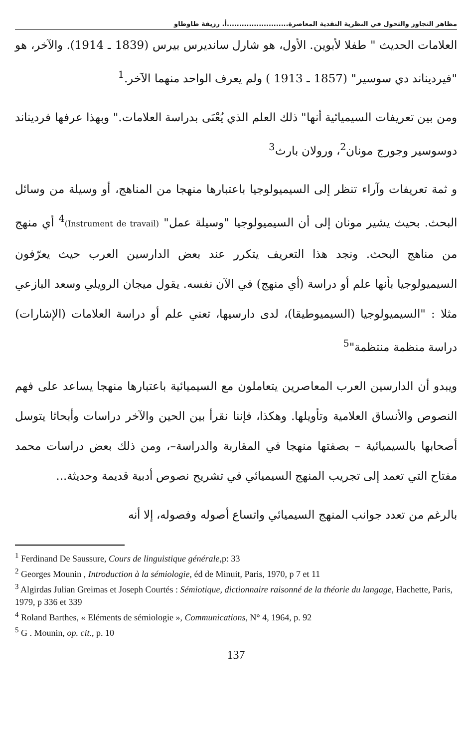مظاهر التجاوز والتحول في النظرية النقدية المعاصرة.........................أ. رزيقة طاوطاو
العلامات الحديث " طفلا لأبوين. الأول، هو شارل سانديرس بيرس (1839 ـ 1914). والآخر، هو "فيرديناند دي سوسير" (1857 ـ 1913 ) ولم يعرف الواحد منهما الآخر.<sup>1</sup>
ومن بين تعريفات السيميائية أنها" ذلك العلم الذي يُعْنَى بدراسة العلامات." وبهذا عرفها فرديناند دوسوسير وجورج مونان<sup>2</sup>، ورولان بارث<sup>3</sup>
و ثمة تعريفات وآراء تنظر إلى السيميولوجيا باعتبارها منهجا من المناهج، أو وسيلة من وسائل البحث. بحيث يشير مونان إلى أن السيميولوجيا "وسيلة عمل" (Instrument de travail)<sup>4</sup> أي منهج من مناهج البحث. ونجد هذا التعريف يتكرر عند بعض الدارسين العرب حيث يعرّفون السيميولوجيا بأنها علم أو دراسة (أي منهج) في الآن نفسه. يقول ميجان الرويلي وسعد البازعي مثلا : "السيميولوجيا (السيميوطيقا)، لدى دارسيها، تعني علم أو دراسة العلامات (الإشارات) دراسة منظمة منتظمة"<sup>5</sup>
ويبدو أن الدارسين العرب المعاصرين يتعاملون مع السيميائية باعتبارها منهجا يساعد على فهم النصوص والأنساق العلامية وتأويلها. وهكذا، فإننا نقرأ بين الحين والآخر دراسات وأبحاثا يتوسل أصحابها بالسيميائية – بصفتها منهجا في المقاربة والدراسة–، ومن ذلك بعض دراسات محمد مفتاح التي تعمد إلى تجريب المنهج السيميائي في تشريح نصوص أدبية قديمة وحديثة...
بالرغم من تعدد جوانب المنهج السيميائي واتساع أصوله وفصوله، إلا أنه
<sup>1</sup> Ferdinand De Saussure, Cours de linguistique générale,p: 33
<sup>2</sup> Georges Mounin , Introduction à la sémiologie, éd de Minuit, Paris, 1970, p 7 et 11
<sup>3</sup> Algirdas Julian Greimas et Joseph Courtés : Sémiotique, dictionnaire raisonné de la théorie du langage, Hachette, Paris, 1979, p 336 et 339
<sup>4</sup> Roland Barthes, « Eléments de sémiologie », Communications, N° 4, 1964, p. 92
<sup>5</sup> G . Mounin, op. cit., p. 10
137